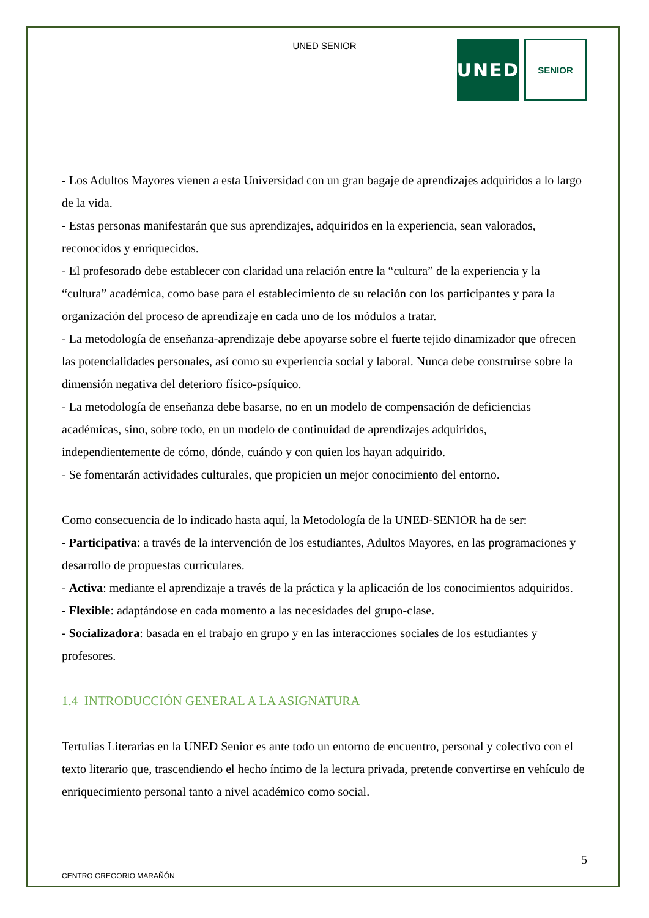UNED SENIOR
UNED
SENIOR
- Los Adultos Mayores vienen a esta Universidad con un gran bagaje de aprendizajes adquiridos a lo largo de la vida.
- Estas personas manifestarán que sus aprendizajes, adquiridos en la experiencia, sean valorados, reconocidos y enriquecidos.
- El profesorado debe establecer con claridad una relación entre la “cultura” de la experiencia y la “cultura” académica, como base para el establecimiento de su relación con los participantes y para la organización del proceso de aprendizaje en cada uno de los módulos a tratar.
- La metodología de enseñanza-aprendizaje debe apoyarse sobre el fuerte tejido dinamizador que ofrecen las potencialidades personales, así como su experiencia social y laboral. Nunca debe construirse sobre la dimensión negativa del deterioro físico-psíquico.
- La metodología de enseñanza debe basarse, no en un modelo de compensación de deficiencias académicas, sino, sobre todo, en un modelo de continuidad de aprendizajes adquiridos, independientemente de cómo, dónde, cuándo y con quien los hayan adquirido.
- Se fomentarán actividades culturales, que propicien un mejor conocimiento del entorno.
Como consecuencia de lo indicado hasta aquí, la Metodología de la UNED-SENIOR ha de ser:
- Participativa: a través de la intervención de los estudiantes, Adultos Mayores, en las programaciones y desarrollo de propuestas curriculares.
- Activa: mediante el aprendizaje a través de la práctica y la aplicación de los conocimientos adquiridos.
- Flexible: adaptándose en cada momento a las necesidades del grupo-clase.
- Socializadora: basada en el trabajo en grupo y en las interacciones sociales de los estudiantes y profesores.
1.4 INTRODUCCIÓN GENERAL A LA ASIGNATURA
Tertulias Literarias en la UNED Senior es ante todo un entorno de encuentro, personal y colectivo con el texto literario que, trascendiendo el hecho íntimo de la lectura privada, pretende convertirse en vehículo de enriquecimiento personal tanto a nivel académico como social.
5
CENTRO GREGORIO MARAÑÓN